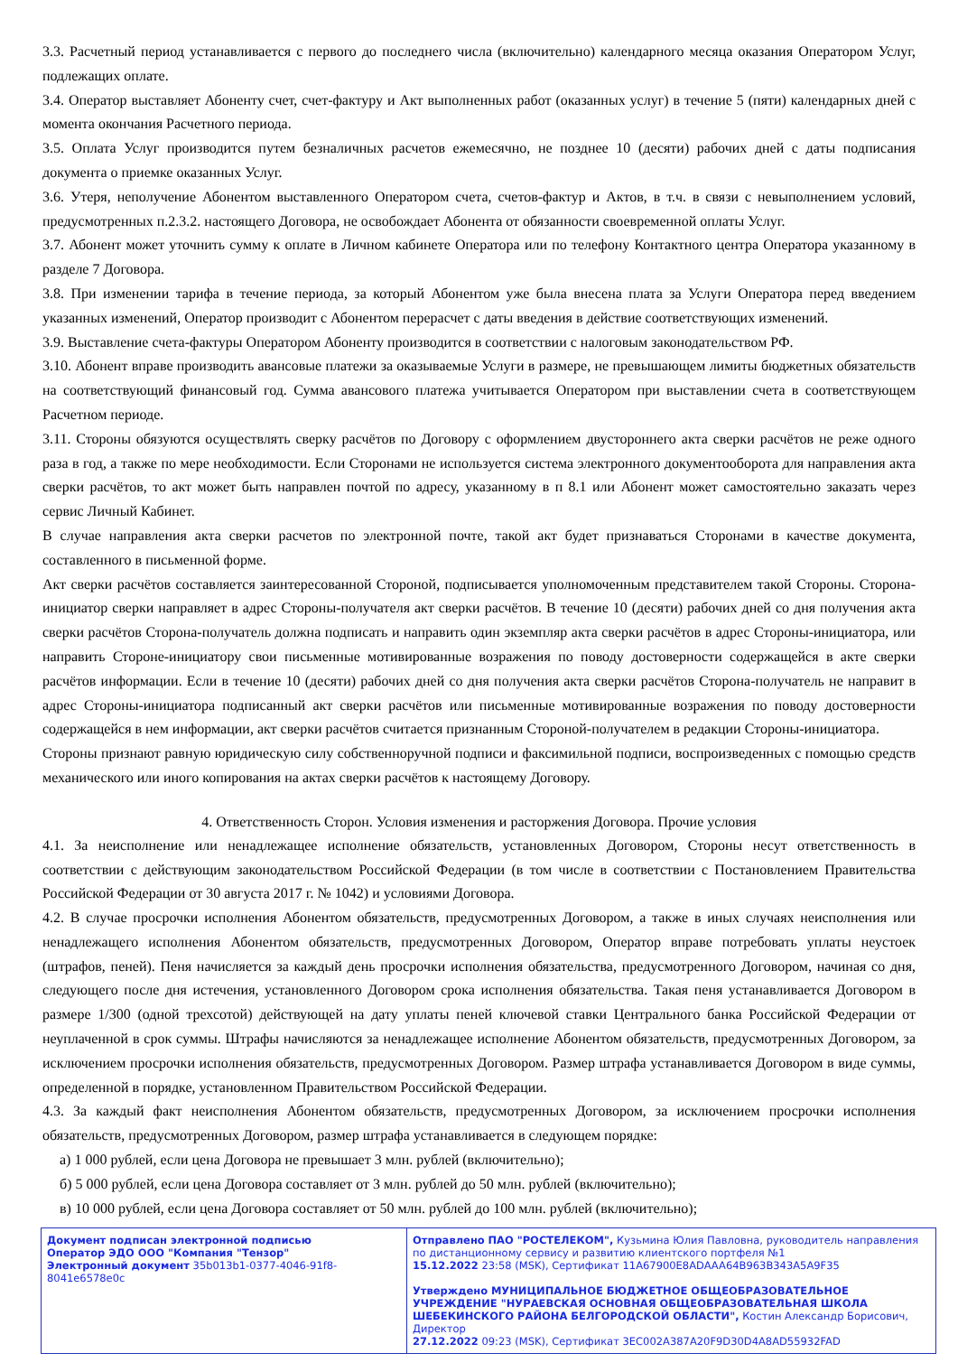3.3. Расчетный период устанавливается с первого до последнего числа (включительно) календарного месяца оказания Оператором Услуг, подлежащих оплате.
3.4. Оператор выставляет Абоненту счет, счет-фактуру и Акт выполненных работ (оказанных услуг) в течение 5 (пяти) календарных дней с момента окончания Расчетного периода.
3.5. Оплата Услуг производится путем безналичных расчетов ежемесячно, не позднее 10 (десяти) рабочих дней с даты подписания документа о приемке оказанных Услуг.
3.6. Утеря, неполучение Абонентом выставленного Оператором счета, счетов-фактур и Актов, в т.ч. в связи с невыполнением условий, предусмотренных п.2.3.2. настоящего Договора, не освобождает Абонента от обязанности своевременной оплаты Услуг.
3.7. Абонент может уточнить сумму к оплате в Личном кабинете Оператора или по телефону Контактного центра Оператора указанному в разделе 7 Договора.
3.8. При изменении тарифа в течение периода, за который Абонентом уже была внесена плата за Услуги Оператора перед введением указанных изменений, Оператор производит с Абонентом перерасчет с даты введения в действие соответствующих изменений.
3.9. Выставление счета-фактуры Оператором Абоненту производится в соответствии с налоговым законодательством РФ.
3.10. Абонент вправе производить авансовые платежи за оказываемые Услуги в размере, не превышающем лимиты бюджетных обязательств на соответствующий финансовый год. Сумма авансового платежа учитывается Оператором при выставлении счета в соответствующем Расчетном периоде.
3.11. Стороны обязуются осуществлять сверку расчётов по Договору с оформлением двустороннего акта сверки расчётов не реже одного раза в год, а также по мере необходимости. Если Сторонами не используется система электронного документооборота для направления акта сверки расчётов, то акт может быть направлен почтой по адресу, указанному в п 8.1 или Абонент может самостоятельно заказать через сервис Личный Кабинет.
В случае направления акта сверки расчетов по электронной почте, такой акт будет признаваться Сторонами в качестве документа, составленного в письменной форме.
Акт сверки расчётов составляется заинтересованной Стороной, подписывается уполномоченным представителем такой Стороны. Сторона-инициатор сверки направляет в адрес Стороны-получателя акт сверки расчётов. В течение 10 (десяти) рабочих дней со дня получения акта сверки расчётов Сторона-получатель должна подписать и направить один экземпляр акта сверки расчётов в адрес Стороны-инициатора, или направить Стороне-инициатору свои письменные мотивированные возражения по поводу достоверности содержащейся в акте сверки расчётов информации. Если в течение 10 (десяти) рабочих дней со дня получения акта сверки расчётов Сторона-получатель не направит в адрес Стороны-инициатора подписанный акт сверки расчётов или письменные мотивированные возражения по поводу достоверности содержащейся в нем информации, акт сверки расчётов считается признанным Стороной-получателем в редакции Стороны-инициатора.
Стороны признают равную юридическую силу собственноручной подписи и факсимильной подписи, воспроизведенных с помощью средств механического или иного копирования на актах сверки расчётов к настоящему Договору.
4. Ответственность Сторон. Условия изменения и расторжения Договора. Прочие условия
4.1. За неисполнение или ненадлежащее исполнение обязательств, установленных Договором, Стороны несут ответственность в соответствии с действующим законодательством Российской Федерации (в том числе в соответствии с Постановлением Правительства Российской Федерации от 30 августа 2017 г. № 1042) и условиями Договора.
4.2. В случае просрочки исполнения Абонентом обязательств, предусмотренных Договором, а также в иных случаях неисполнения или ненадлежащего исполнения Абонентом обязательств, предусмотренных Договором, Оператор вправе потребовать уплаты неустоек (штрафов, пеней). Пеня начисляется за каждый день просрочки исполнения обязательства, предусмотренного Договором, начиная со дня, следующего после дня истечения, установленного Договором срока исполнения обязательства. Такая пеня устанавливается Договором в размере 1/300 (одной трехсотой) действующей на дату уплаты пеней ключевой ставки Центрального банка Российской Федерации от неуплаченной в срок суммы. Штрафы начисляются за ненадлежащее исполнение Абонентом обязательств, предусмотренных Договором, за исключением просрочки исполнения обязательств, предусмотренных Договором. Размер штрафа устанавливается Договором в виде суммы, определенной в порядке, установленном Правительством Российской Федерации.
4.3. За каждый факт неисполнения Абонентом обязательств, предусмотренных Договором, за исключением просрочки исполнения обязательств, предусмотренных Договором, размер штрафа устанавливается в следующем порядке:
а) 1 000 рублей, если цена Договора не превышает 3 млн. рублей (включительно);
б) 5 000 рублей, если цена Договора составляет от 3 млн. рублей до 50 млн. рублей (включительно);
в) 10 000 рублей, если цена Договора составляет от 50 млн. рублей до 100 млн. рублей (включительно);
Документ подписан электронной подписью
Оператор ЭДО ООО "Компания "Тензор"
Электронный документ 35b013b1-0377-4046-91f8-8041e6578e0c
Отправлено ПАО "РОСТЕЛЕКОМ", Кузьмина Юлия Павловна, руководитель направления по дистанционному сервису и развитию клиентского портфеля №1
15.12.2022 23:58 (MSK), Сертификат 11A67900E8ADAAA64B963B343A5A9F35
Утверждено МУНИЦИПАЛЬНОЕ БЮДЖЕТНОЕ ОБЩЕОБРАЗОВАТЕЛЬНОЕ УЧРЕЖДЕНИЕ "НУРАЕВСКАЯ ОСНОВНАЯ ОБЩЕОБРАЗОВАТЕЛЬНАЯ ШКОЛА ШЕБЕКИНСКОГО РАЙОНА БЕЛГОРОДСКОЙ ОБЛАСТИ", Костин Александр Борисович, Директор
27.12.2022 09:23 (MSK), Сертификат 3EC002A387A20F9D30D4A8AD55932FAD